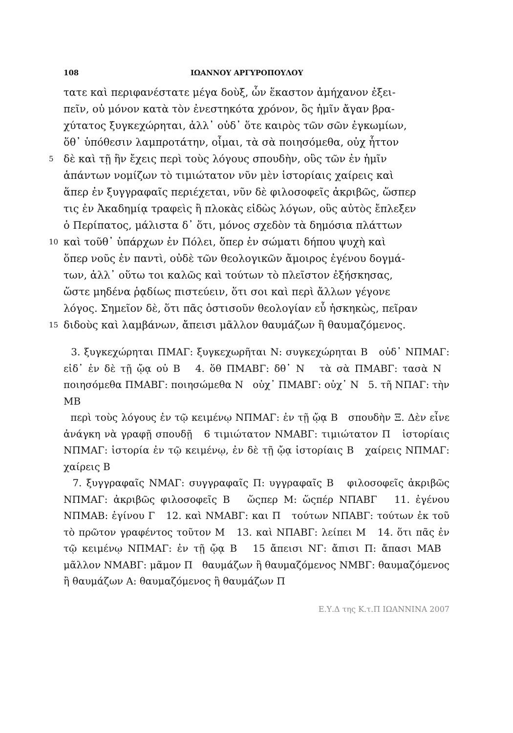108 ΙΩΑΝΝΟΥ ΑΡΓΥΡΟΠΟΥΛΟΥ
τατε καὶ περιφανέστατε μέγα δοὺξ, ὧν ἕκαστον ἀμήχανον ἐξει-
πεῖν, οὐ μόνον κατὰ τὸν ἐνεστηκότα χρόνον, ὃς ἡμῖν ἄγαν βρα-
χύτατος ξυγκεχώρηται, ἀλλ᾽ οὐδ᾽ ὅτε καιρὸς τῶν σῶν ἐγκωμίων,
ὅθ᾽ ὑπόθεσιν λαμπροτάτην, οἶμαι, τὰ σὰ ποιησόμεθα, οὐχ ἧττον
5 δὲ καὶ τῇ ἣν ἔχεις περὶ τοὺς λόγους σπουδὴν, οὓς τῶν ἐν ἡμῖν
ἁπάντων νομίζων τὸ τιμιώτατον νῦν μὲν ἱστορίαις χαίρεις καὶ
ἅπερ ἐν ξυγγραφαῖς περιέχεται, νῦν δὲ φιλοσοφεῖς ἀκριβῶς, ὥσπερ
τις ἐν Ἀκαδημίᾳ τραφεὶς ἢ πλοκὰς εἰδὼς λόγων, οὓς αὐτὸς ἔπλεξεν
ὁ Περίπατος, μάλιστα δ᾽ ὅτι, μόνος σχεδὸν τὰ δημόσια πλάττων
10 καὶ τοῦθ᾽ ὑπάρχων ἐν Πόλει, ὅπερ ἐν σώματι δήπου ψυχὴ καὶ
ὅπερ νοῦς ἐν παντὶ, οὐδὲ τῶν θεολογικῶν ἄμοιρος ἐγένου δογμά-
των, ἀλλ᾽ οὕτω τοι καλῶς καὶ τούτων τὸ πλεῖστον ἐξήσκησας,
ὥστε μηδένα ῥᾳδίως πιστεύειν, ὅτι σοι καὶ περὶ ἄλλων γέγονε
λόγος. Σημεῖον δὲ, ὅτι πᾶς ὁστισοῦν θεολογίαν εὖ ἠσκηκὼς, πεῖραν
15 διδοὺς καὶ λαμβάνων, ἄπεισι μᾶλλον θαυμάζων ἢ θαυμαζόμενος.
3. ξυγκεχώρηται ΠΜΑΓ: ξυγκεχωρῆται Ν: συγκεχώρηται Β οὐδ᾽ ΝΠΜΑΓ: εἰδ᾽ ἐν δὲ τῇ ᾤᾳ οὐ Β 4. ὅθ ΠΜΑΒΓ: δθ᾽ Ν τὰ σὰ ΠΜΑΒΓ: τασὰ Ν ποιησόμεθα ΠΜΑΒΓ: ποιησώμεθα Ν οὐχ᾽ ΠΜΑΒΓ: οὐχ᾽ Ν 5. τῆ ΝΠΑΓ: τὴν ΜΒ
περὶ τοὺς λόγους ἐν τῷ κειμένῳ ΝΠΜΑΓ: ἐν τῇ ᾤᾳ Β σπουδὴν Ξ. Δὲν εἶνε ἀνάγκη νὰ γραφῇ σπουδῇ 6 τιμιώτατον ΝΜΑΒΓ: τιμιώτατον Π ἱστορίαις ΝΠΜΑΓ: ἱστορία ἐν τῷ κειμένῳ, ἐν δὲ τῇ ᾤᾳ ἱστορίαις Β χαίρεις ΝΠΜΑΓ: χαίρεις Β
7. ξυγγραφαῖς ΝΜΑΓ: συγγραφαῖς Π: υγγραφαῖς Β φιλοσοφεῖς ἀκριβῶς ΝΠΜΑΓ: ἀκριβῶς φιλοσοφεῖς Β ὥςπερ Μ: ὥςπέρ ΝΠΑΒΓ 11. ἐγένου ΝΠΜΑΒ: ἐγίνου Γ 12. καὶ ΝΜΑΒΓ: και Π τούτων ΝΠΑΒΓ: τούτων ἐκ τοῦ τὸ πρῶτον γραφέντος τοῦτον Μ 13. καὶ ΝΠΑΒΓ: λείπει Μ 14. ὅτι πᾶς ἐν τῷ κειμένῳ ΝΠΜΑΓ: ἐν τῇ ᾤᾳ Β 15 ἄπεισι ΝΓ: ἄπισι Π: ἄπασι ΜΑΒ μᾶλλον ΝΜΑΒΓ: μᾶμον Π θαυμάζων ἢ θαυμαζόμενος ΝΜΒΓ: θαυμαζόμενος ἢ θαυμάζων Α: θαυμαζόμενος ἢ θαυμάζων Π
Ε.Υ.Δ της Κ.τ.Π ΙΩΑΝΝΙΝΑ 2007